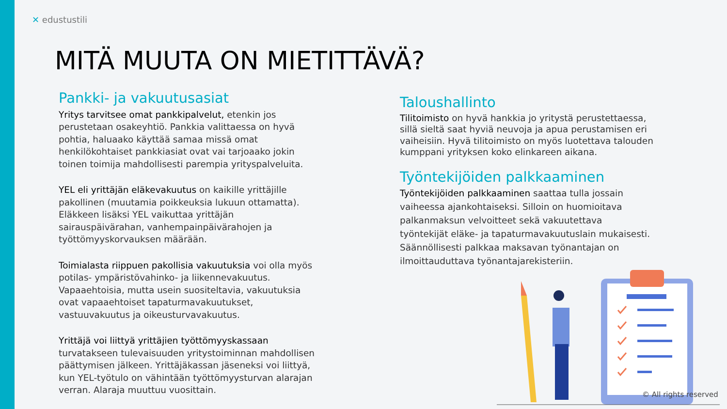✕ edustustili
MITÄ MUUTA ON MIETITTÄVÄ?
Pankki- ja vakuutusasiat
Yritys tarvitsee omat pankkipalvelut, etenkin jos perustetaan osakeyhtiö. Pankkia valittaessa on hyvä pohtia, haluaako käyttää samaa missä omat henkilökohtaiset pankkiasiat ovat vai tarjoaako jokin toinen toimija mahdollisesti parempia yrityspalveluita.
YEL eli yrittäjän eläkevakuutus on kaikille yrittäjille pakollinen (muutamia poikkeuksia lukuun ottamatta). Eläkkeen lisäksi YEL vaikuttaa yrittäjän sairauspäivärahan, vanhempainpäivärahojen ja työttömyyskorvauksen määrään.
Toimialasta riippuen pakollisia vakuutuksia voi olla myös potilas- ympäristövahinko- ja liikennevakuutus. Vapaaehtoisia, mutta usein suositeltavia, vakuutuksia ovat vapaaehtoiset tapaturmavakuutukset, vastuuvakuutus ja oikeusturvavakuutus.
Yrittäjä voi liittyä yrittäjien työttömyyskassaan turvatakseen tulevaisuuden yritystoiminnan mahdollisen päättymisen jälkeen. Yrittäjäkassan jäseneksi voi liittyä, kun YEL-työtulo on vähintään työttömyysturvan alarajan verran. Alaraja muuttuu vuosittain.
Taloushallinto
Tilitoimisto on hyvä hankkia jo yritystä perustettaessa, sillä sieltä saat hyviä neuvoja ja apua perustamisen eri vaiheisiin. Hyvä tilitoimisto on myös luotettava talouden kumppani yrityksen koko elinkareen aikana.
Työntekijöiden palkkaaminen
Työntekijöiden palkkaaminen saattaa tulla jossain vaiheessa ajankohtaiseksi. Silloin on huomioitava palkanmaksun velvoitteet sekä vakuutettava työntekijät eläke- ja tapaturmavakuutuslain mukaisesti. Säännöllisesti palkkaa maksavan työnantajan on ilmoittauduttava työnantajarekisteriin.
© All rights reserved